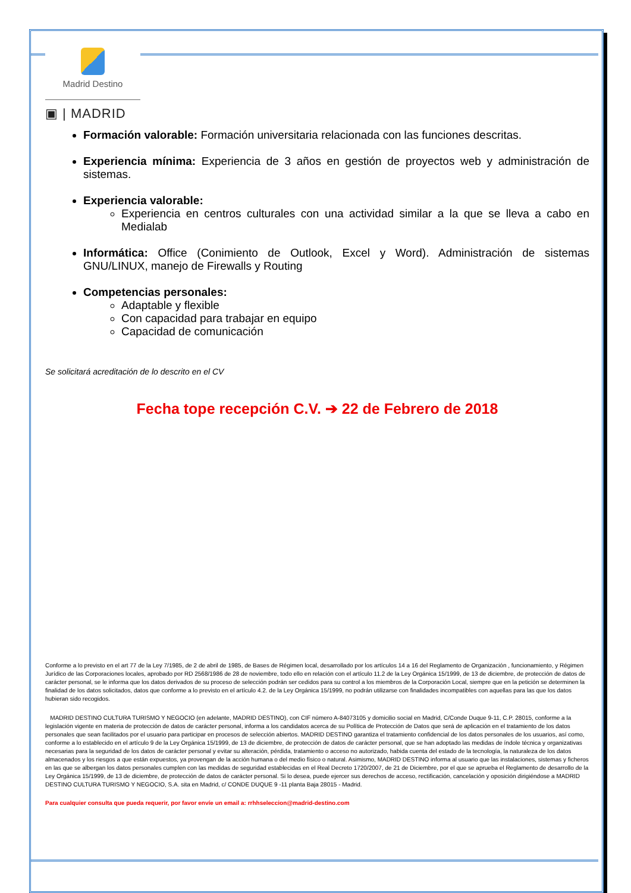Madrid Destino
▣ | MADRID
Formación valorable: Formación universitaria relacionada con las funciones descritas.
Experiencia mínima: Experiencia de 3 años en gestión de proyectos web y administración de sistemas.
Experiencia valorable:
Experiencia en centros culturales con una actividad similar a la que se lleva a cabo en Medialab
Informática: Office (Conimiento de Outlook, Excel y Word). Administración de sistemas GNU/LINUX, manejo de Firewalls y Routing
Competencias personales:
Adaptable y flexible
Con capacidad para trabajar en equipo
Capacidad de comunicación
Se solicitará acreditación de lo descrito en el CV
Fecha tope recepción C.V. ➔ 22 de Febrero de 2018
Conforme a lo previsto en el art 77 de la Ley 7/1985, de 2 de abril de 1985, de Bases de Régimen local, desarrollado por los artículos 14 a 16 del Reglamento de Organización , funcionamiento, y Régimen Jurídico de las Corporaciones locales, aprobado por RD 2568/1986 de 28 de noviembre, todo ello en relación con el artículo 11.2 de la Ley Orgánica 15/1999, de 13 de diciembre, de protección de datos de carácter personal, se le informa que los datos derivados de su proceso de selección podrán ser cedidos para su control a los miembros de la Corporación Local, siempre que en la petición se determinen la finalidad de los datos solicitados, datos que conforme a lo previsto en el artículo 4.2. de la Ley Orgánica 15/1999, no podrán utilizarse con finalidades incompatibles con aquellas para las que los datos hubieran sido recogidos.
MADRID DESTINO CULTURA TURISMO Y NEGOCIO (en adelante, MADRID DESTINO), con CIF número A-84073105 y domicilio social en Madrid, C/Conde Duque 9-11, C.P. 28015, conforme a la legislación vigente en materia de protección de datos de carácter personal, informa a los candidatos acerca de su Política de Protección de Datos que será de aplicación en el tratamiento de los datos personales que sean facilitados por el usuario para participar en procesos de selección abiertos. MADRID DESTINO garantiza el tratamiento confidencial de los datos personales de los usuarios, así como, conforme a lo establecido en el artículo 9 de la Ley Orgánica 15/1999, de 13 de diciembre, de protección de datos de carácter personal, que se han adoptado las medidas de índole técnica y organizativas necesarias para la seguridad de los datos de carácter personal y evitar su alteración, pérdida, tratamiento o acceso no autorizado, habida cuenta del estado de la tecnología, la naturaleza de los datos almacenados y los riesgos a que están expuestos, ya provengan de la acción humana o del medio físico o natural. Asimismo, MADRID DESTINO informa al usuario que las instalaciones, sistemas y ficheros en las que se albergan los datos personales cumplen con las medidas de seguridad establecidas en el Real Decreto 1720/2007, de 21 de Diciembre, por el que se aprueba el Reglamento de desarrollo de la Ley Orgánica 15/1999, de 13 de diciembre, de protección de datos de carácter personal. Si lo desea, puede ejercer sus derechos de acceso, rectificación, cancelación y oposición dirigiéndose a MADRID DESTINO CULTURA TURISMO Y NEGOCIO, S.A. sita en Madrid, c/ CONDE DUQUE 9 -11 planta Baja 28015 - Madrid.
Para cualquier consulta que pueda requerir, por favor envíe un email a: rrhhseleccion@madrid-destino.com